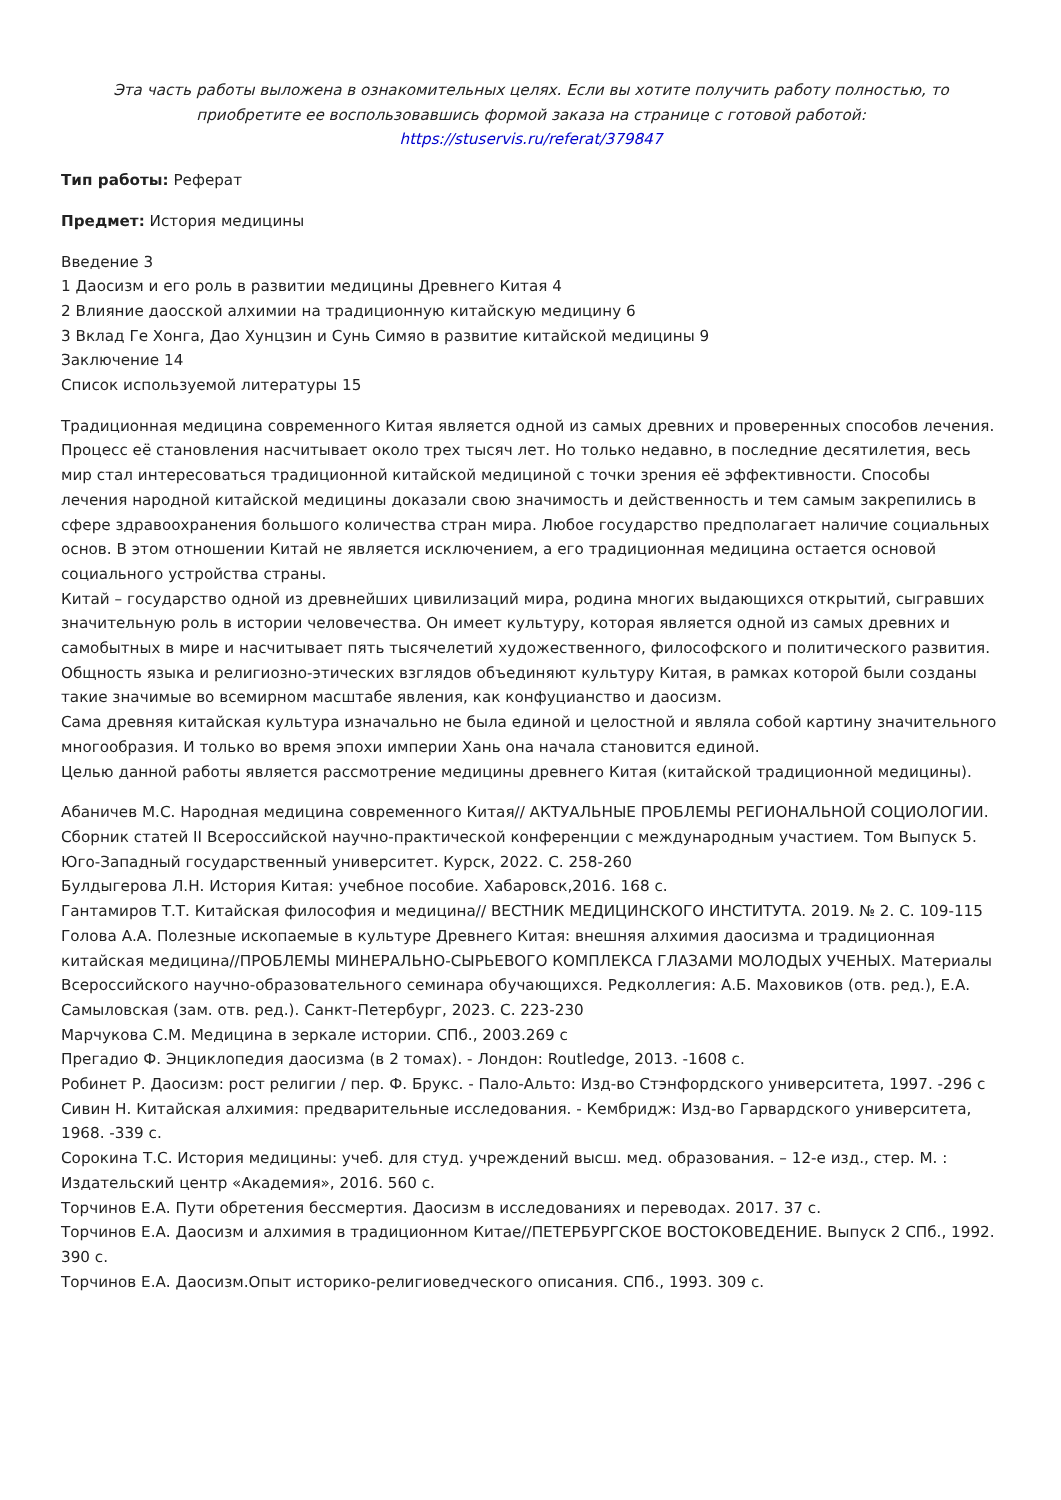Эта часть работы выложена в ознакомительных целях. Если вы хотите получить работу полностью, то приобретите ее воспользовавшись формой заказа на странице с готовой работой:
https://stuservis.ru/referat/379847
Тип работы: Реферат
Предмет: История медицины
Введение 3
1 Даосизм и его роль в развитии медицины Древнего Китая 4
2 Влияние даосской алхимии на традиционную китайскую медицину 6
3 Вклад Ге Хонга, Дао Хунцзин и Сунь Симяо в развитие китайской медицины 9
Заключение 14
Список используемой литературы 15
Традиционная медицина современного Китая является одной из самых древних и проверенных способов лечения. Процесс её становления насчитывает около трех тысяч лет. Но только недавно, в последние десятилетия, весь мир стал интересоваться традиционной китайской медициной с точки зрения её эффективности. Способы лечения народной китайской медицины доказали свою значимость и действенность и тем самым закрепились в сфере здравоохранения большого количества стран мира. Любое государство предполагает наличие социальных основ. В этом отношении Китай не является исключением, а его традиционная медицина остается основой социального устройства страны.
Китай – государство одной из древнейших цивилизаций мира, родина многих выдающихся открытий, сыгравших значительную роль в истории человечества. Он имеет культуру, которая является одной из самых древних и самобытных в мире и насчитывает пять тысячелетий художественного, философского и политического развития. Общность языка и религиозно-этических взглядов объединяют культуру Китая, в рамках которой были созданы такие значимые во всемирном масштабе явления, как конфуцианство и даосизм.
Сама древняя китайская культура изначально не была единой и целостной и являла собой картину значительного многообразия. И только во время эпохи империи Хань она начала становится единой.
Целью данной работы является рассмотрение медицины древнего Китая (китайской традиционной медицины).
Абаничев М.С. Народная медицина современного Китая// АКТУАЛЬНЫЕ ПРОБЛЕМЫ РЕГИОНАЛЬНОЙ СОЦИОЛОГИИ. Сборник статей II Всероссийской научно-практической конференции с международным участием. Том Выпуск 5. Юго-Западный государственный университет. Курск, 2022. С. 258-260
Булдыгерова Л.Н. История Китая: учебное пособие. Хабаровск,2016. 168 с.
Гантамиров Т.Т. Китайская философия и медицина// ВЕСТНИК МЕДИЦИНСКОГО ИНСТИТУТА. 2019. № 2. С. 109-115
Голова А.А. Полезные ископаемые в культуре Древнего Китая: внешняя алхимия даосизма и традиционная китайская медицина//ПРОБЛЕМЫ МИНЕРАЛЬНО-СЫРЬЕВОГО КОМПЛЕКСА ГЛАЗАМИ МОЛОДЫХ УЧЕНЫХ. Материалы Всероссийского научно-образовательного семинара обучающихся. Редколлегия: А.Б. Маховиков (отв. ред.), Е.А. Самыловская (зам. отв. ред.). Санкт-Петербург, 2023. С. 223-230
Марчукова С.М. Медицина в зеркале истории. СПб., 2003.269 с
Прегадио Ф. Энциклопедия даосизма (в 2 томах). - Лондон: Routledge, 2013. -1608 с.
Робинет Р. Даосизм: рост религии / пер. Ф. Брукс. - Пало-Альто: Изд-во Стэнфордского университета, 1997. -296 с
Сивин Н. Китайская алхимия: предварительные исследования. - Кембридж: Изд-во Гарвардского университета, 1968. -339 с.
Сорокина Т.С. История медицины: учеб. для студ. учреждений высш. мед. образования. – 12-е изд., стер. М. : Издательский центр «Академия», 2016. 560 с.
Торчинов Е.А. Пути обретения бессмертия. Даосизм в исследованиях и переводах. 2017. 37 с.
Торчинов Е.А. Даосизм и алхимия в традиционном Китае//ПЕТЕРБУРГСКОЕ ВОСТОКОВЕДЕНИЕ. Выпуск 2 СПб., 1992. 390 с.
Торчинов Е.А. Даосизм.Опыт историко-религиоведческого описания. СПб., 1993. 309 с.